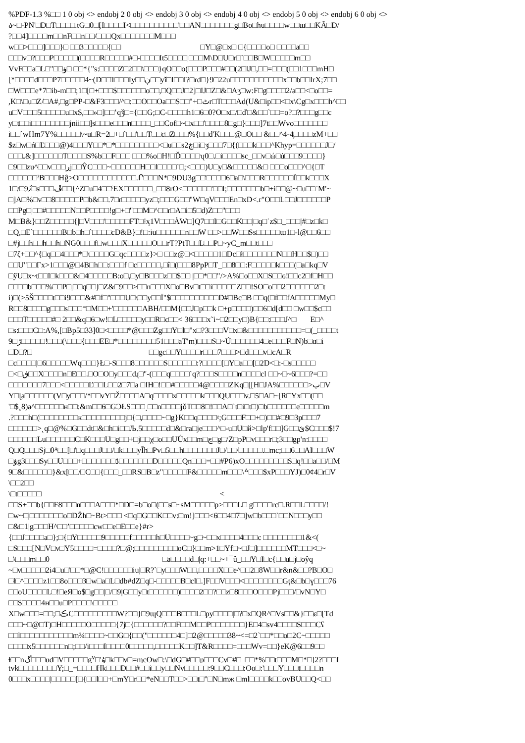%PDF-1.3 %□□ 1 0 obj <> endobj 2 0 obj <> endobj 3 0 obj <> endobj 4 0 obj <> endobj 5 0 obj <> endobj 6 0 obj <>
ა~□-PN'□D□T□□□□.tG□0□Ḩ□□□□I<□□□□□□□□□□'□□AN□□□□□□□g□Bo□hu□□□□w□□ɯ□□KÂ□D/
?□□4]□□□□m□□nF□□n□□/□□□Qx□□□□□□□M□□□
w□□>□□□]□□□}□ □□3□□□□□{□□ □Y□@□x□ □{□□□□o□ □□□□a□□
□□□v□?□□□P□□□□□(□□□□R□□□□□#□-□□□□It5□□□□|□□□M\D□U□r□`□□B□W□□□□□m□□
VvF□□a□L□"□□ؤ□ □□*{"s:□□□□Z□2□□\□□□}qO□□o(□□□P□□□#□□(2□lJ□,□□=□□□(□□1□□□mH□
[*□□□□d□□□P7□□□□□4~(D□□Ί□□□Iy□□ڹ□□yǐ□I□□I?□rd□}9□22u□□□□□□□□□□□x□□b□□IrX;7□□
□W□□□e*7□ib-m□□;1□[□+□□□$□□□□□□o□□,□Q□□J□2]□IJ□Z□&□Aʒ□w:F□g□□□□2/a□□<□o□□=
,K□\□u□Z/□A#,□g□PP-□&F3□□□/^□:□□O□□Oa□□S□□"+□ٹr□T□□□Ad(U&□ip□□<□x\Cg□x□□□h^□□
u□V□□□5□□□□□u□x$,□□»□]□□ʽqǯ□={□□G;□C-□□□□h1□6□0?O□x□/□ď□&□□`□□=o?□?□□□g□□c
y□t□□i□□□□□□□□jnii□□]s□□□e□□□n□□□□_□□Cof□~□x□□′□□□□8□g□}□□□]7t□□Wvo□□□□□□□
i□□`wHm7Y%□□□□□\~u□R=2□+□`□□'□□T□□c□Z□□□%{□□d'K□□□@□O□□ &□□^4-4̧□□□□zM+□□
$z□w□ń□Ľ□□□@)4□□□Y□□*□*□□□□□□□□□<□u□□sڿ2□i□ʒ□□□7□{(□□□k□□□^Khyp=□□□□□□J□/
□□□ـ&]□□□□□□T□□□□S%b□□F□□□ □□□%o□H!□Ď□□□□ʮ0□.□i□□□□sc_□□v□ώ□ủ□□□9□□□□}
□9□□zu^□□v□□□ڔj□□ŶC□□□~□□□□□□H□□l□□□□`□;<□□□)U□y□&□□□□□&□ □□□o□□□^□{□T
□□□□□□ˀB□□□Hĝ>O□□□□□□□□□□□□.Ր□□□N*□9DU3g□□'□□□□6□a□\□□□R□□□□□□Ï□□k□□□X
1□/□ݬ9□s□□□ڦ□□{^Z□u□4□□ˁEX□□□□□□_□□8rO<□□□□□□'□□l;□□□□□□□b□+i□□@~□u□□`M'~
□]A□%□v□□8□□□□□P□b&□□.7□r□□□□□yz□;□□□G□□"W□qV□□□En□xD<.r"O□□L□□J□□□□□□P
□□Pg□|□□#□□□□□N□□P□□□□!g□+□"□□M□^□□r□A□i□5□d)Z□□"□□□
M□B&}□□Z□□□□□{|□V□□□'□□□□□FT□⁝ᶍ1V□□□ȦW□]Q7□□I□G□□K□□|□q□ʾz$□_□□□|#□z□k□
□Q,□E`□□□□□□B□b□h□`□□□□cD&B}□!□:iu□□□□□□n□□W □□>□□W□□Ss□□□□□ɯ1□-l@□□6□□
□#j□□h□□h□□h□NG0□□□f□w□□□X□□□□□O□□rT?PtT□□L□□P□~yC_m□□t□□□
□7ζ+□□^{□q□□4□□□*□\□□□□G□qc□□□□z}>□ □□z@□<□□□□□1□Dc□ł□□□□□□□N□□H□□$□)□□
□□U"□□Γx>1□□□@□4B□h□□:□□□f □c□□□□□,□î□(□□□8PpP□T_□□8□□:F□□□□□k□□□(□a□kq□V
□ўU□x~t□□I□k□□□&□4□□□□□B:o□,□y□B□□□z□□$□□ |□□*□□"/>A%□o□□X□S□□ɢ!□□c2□f□H□□
□□□□b□□□%□□P□|□□q□□]□Z&□9□□>□□n□□□X□o□Bv□t□□i□□□□□Z□□!SO□o□□2□□□□□□2□t
i)□(>5Š□□□□t□□i9□□□&#□f□"□□□U□\□□y□□Ï"$□□□□□□□□□□D#□Bc□B □□q(□f□□fA□□□□□My□
R□□8□□□□g□□□s□□□⁼□M□□+'□□□□□□ABH/□□M{□□J□p□□k □+p□□□□)□□6□d[d□□ □w□□$c□□
□□□T□□□□□#□ 2□□&q□6□w!□L□□□□□y□□R□c□□< 36□□□x˜i~□2□□y□)B{□□:□□□J^□ E□^
□s:□□□C□:A%,[□Bp5□33]0□<□□□□*@□□□Zg□□Y□l□"x□?3□□□V□x□&□□□□□□□□□□□=□(_□□□□t
9□ڒ□□□□□!□□□(\□□□{□□□EE□*□□□□□□□□51□□□aT′m)□□□S□~Ú□□□□□□4□e□□□F□N)b□ɑ□i
□D□?□ □□gc□□Y□□□□r□□□7□□□>□d□□□v□cA□R
□c□□□□|□6□□□□□Wq□□□}Ł□-S□□□8□□□□□□S□□□□□□:?□□□□[□Y□a□□[□2D<□:-□s□□□□□
□<□ڧ□□X□□□□n□E□□.□O□O□y□□□dɻ□"-(□□□q□□□□`q?□□□S□□□□n□□□□cl □□~□~6□□□?=□□
□□□□□□□7□□□<□□□□□Ľ□□L□□2□7□a □IH□!□□#□□□□□4@□□□□ZKq□[[H□JA%□□□□□□>ب□V
Y□ɭa□□□□□□(V□y□□□/*□□vY□Ž□□□□A□q□□□□x□□□□□k□□□QU□□□v.□5□A□~[R□Yx□□(□□
'□$¸8)a^□□□□□□н□□:&m□□6□GƆŁS□□□˼□□n□□□□jǒT□□8□!□□A□`t□i□t□)□b□□□□□□e□□□□□m
.?□□□h□(□□□□□□□□к□□□□□□□□□j□{□,□□□□~□g}K□□q□□□□ᵡ;G□□□F□□+□)□□#□9□3p□□□7
□□□□□□>˛q□@%□G□□dt□&□h□i□□Љ.5□□□□□d□&□ra□je□□□^□-u□U□й>□lp'f□□]G□□ێ$C□□□$!7
□□□□□□Lu□□□□□□C□K□□□U□g□□+□j□□χ□o□□UǗx□□m□ڃ□g□/Z□pP□v□□□r□;3□□gp'n:□□□□
Q□Q□□□Sj□0ᴬ□□]□'□q□□□J□□/□k□□□yǏh□Pv□5□□h□□□□□□□J□/□□/□□□□□.□mc;□□6□□AI□□□W
□ۋg3□□□Sy□□U□□□+□□□□□□□ڎ□□□□□□□D□□□□□Qn□□□=□□#P6)xO□□□□□□□□□$□q!□□a□□/□M
9□&□□□□□□}&x[□□/□C□□{□□□_□□RS□B□z"□□□□□F&□□□□□m□□□\ᐞ□□□$xP□□□YJ)□0¢4□r□V
\□□2□□
\□t□□□□□ <
□□S+□□b{□□F8□□□n□□□A□□□*□D□=b□o□(□□s□~sM□□□□□p>□□□L□ g□□□□rc□.R□□L□□□□/!
□w~□|□□□□□□□o□DŽh□~Bt>□□□ <□q□G□□K□□v:□m!]□□□<6□□4□7□]w□b□□□`□□N□□□y□□
□&□1|g□□□H^□□’□□□□□cw□□e□E□□e}#r>
{□□J□□□□a□};□{□Y□□□□□9□□□□□f□□□□□h□U□□□□~g□~□□x□□□□4□□□c □□□□□□□□1&<(
□S□□□[N□V□v□Y5□□□□=□□□□?□@;□□□□□□□□□oC□}□□m>1□Yf□~□J□]□□□□□□MT□□□<□~
□\□□□m□□0 □a□□□□d□|q:+□□~+¯û_□□Y□I□c{□□u□j□oŷq
~□v□□□□□2i4□u□'□□*□@C!□□□□□□iu|□R?`□y□□□W□□,□□□□X□□e^□□2□8W□□r&n&□□?B□O□
□ł□^□□□□z1□□8o□□□3□w□a□L□db#dZ□q□-□□□□□B□cl□.]F□□V□□□<□□□□□□□□Gţ&□b□ɣ□□□76
□□oU□□□□L□!□eЯ□o$□g□□|□/□9|G□□y□t□□□□□□)□□□□2□□?□□z□8□□□O□□□Pj□□□/□vN□Y□
□□$□□□□4н□□u□P□□□□\□□□□□
X□w□□□=□□;□ڪC□□□□□□□□□W?□□}□9ɰQ□□□B□□□L□py□□□□|□?□x□QR^□Vs□□&}□□ɕ□[Td
□□□~□@□T)□H□□□□□O□□□□□{7j□{□□□□□□?□□F□□M□□P□□□□□□□}E□4□sv4□□□□S□□□Cʕ
□□l□□□□□□□□□□□m¾□□□□~□□G□{□□("□□□□□□4□]□2@□□□□□38~<=□2`□□*□□o□2C~□□□□□
□□□□x5□□□□□□n□;□□/i□□□I□□□□0□□□□□,□□□□□K□□]T&R□□□□=□□□Wv=□□}eK@6□□9□□
ƚ□□nڳ□□□ud□V□□□□□g<sup>v</sup>□'ۇ□k□□v□=ɱcOw□:\□dG□#□□p□□□Cv□#□_□□*%□□t□□□M□*□]2?□□□I
tvk□□□□□□□□Y;□_=□□□□Hk□□□D□□#□□i□□y□□Nv□□□□□:9□□C□□□:Oo□:'□□□Y□□□t□□□□n
0□□□x□□□□|□□□□□[□{□□l□□+□mY□r□□*eN□□T□□>□□t□"□N□mж □ml□□□□k□□ovBU□□Q<□□